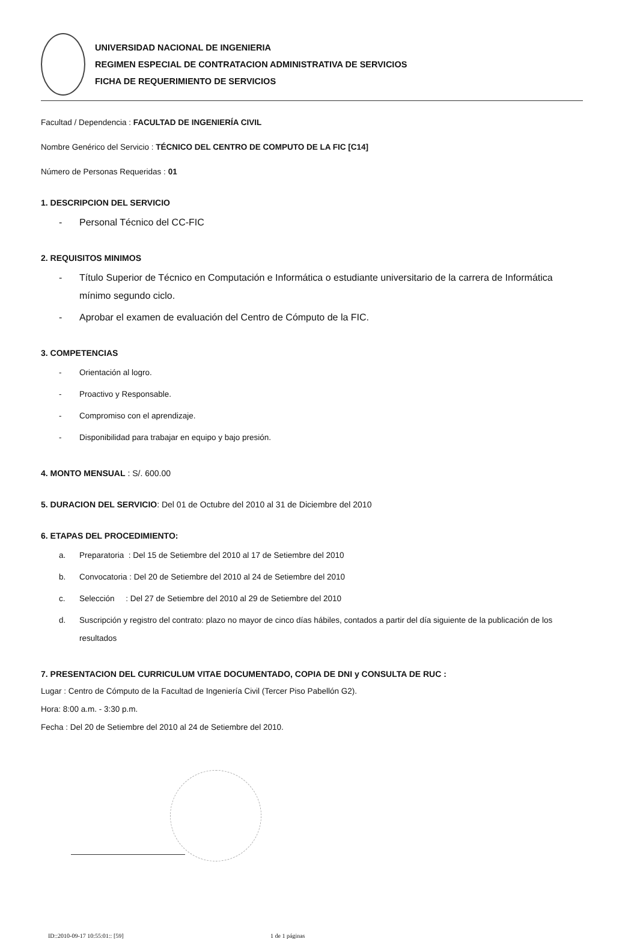UNIVERSIDAD NACIONAL DE INGENIERIA
REGIMEN ESPECIAL DE CONTRATACION ADMINISTRATIVA DE SERVICIOS
FICHA DE REQUERIMIENTO DE SERVICIOS
Facultad / Dependencia : FACULTAD DE INGENIERÍA CIVIL
Nombre Genérico del Servicio : TÉCNICO DEL CENTRO DE COMPUTO DE LA FIC [C14]
Número de Personas Requeridas : 01
1. DESCRIPCION DEL SERVICIO
- Personal Técnico del CC-FIC
2. REQUISITOS MINIMOS
- Título Superior de Técnico en Computación e Informática o estudiante universitario de la carrera de Informática mínimo segundo ciclo.
- Aprobar el examen de evaluación del Centro de Cómputo de la FIC.
3. COMPETENCIAS
- Orientación al logro.
- Proactivo y Responsable.
- Compromiso con el aprendizaje.
- Disponibilidad para trabajar en equipo y bajo presión.
4. MONTO MENSUAL : S/. 600.00
5. DURACION DEL SERVICIO: Del 01 de Octubre del 2010 al 31 de Diciembre del 2010
6. ETAPAS DEL PROCEDIMIENTO:
a. Preparatoria : Del 15 de Setiembre del 2010 al 17 de Setiembre del 2010
b. Convocatoria : Del 20 de Setiembre del 2010 al 24 de Setiembre del 2010
c. Selección : Del 27 de Setiembre del 2010 al 29 de Setiembre del 2010
d. Suscripción y registro del contrato: plazo no mayor de cinco días hábiles, contados a partir del día siguiente de la publicación de los resultados
7. PRESENTACION DEL CURRICULUM VITAE DOCUMENTADO, COPIA DE DNI y CONSULTA DE RUC :
Lugar : Centro de Cómputo de la Facultad de Ingeniería Civil (Tercer Piso Pabellón G2).
Hora: 8:00 a.m. - 3:30 p.m.
Fecha : Del 20 de Setiembre del 2010 al 24 de Setiembre del 2010.
ID::2010-09-17 10:55:01:: [59] 1 de 1 páginas